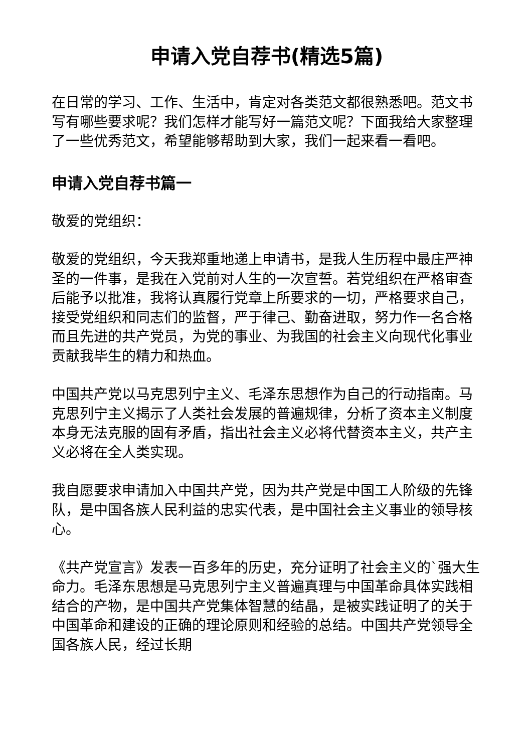申请入党自荐书(精选5篇)
在日常的学习、工作、生活中，肯定对各类范文都很熟悉吧。范文书写有哪些要求呢？我们怎样才能写好一篇范文呢？下面我给大家整理了一些优秀范文，希望能够帮助到大家，我们一起来看一看吧。
申请入党自荐书篇一
敬爱的党组织：
敬爱的党组织，今天我郑重地递上申请书，是我人生历程中最庄严神圣的一件事，是我在入党前对人生的一次宣誓。若党组织在严格审查后能予以批准，我将认真履行党章上所要求的一切，严格要求自己，接受党组织和同志们的监督，严于律己、勤奋进取，努力作一名合格而且先进的共产党员，为党的事业、为我国的社会主义向现代化事业贡献我毕生的精力和热血。
中国共产党以马克思列宁主义、毛泽东思想作为自己的行动指南。马克思列宁主义揭示了人类社会发展的普遍规律，分析了资本主义制度本身无法克服的固有矛盾，指出社会主义必将代替资本主义，共产主义必将在全人类实现。
我自愿要求申请加入中国共产党，因为共产党是中国工人阶级的先锋队，是中国各族人民利益的忠实代表，是中国社会主义事业的领导核心。
《共产党宣言》发表一百多年的历史，充分证明了社会主义的`强大生命力。毛泽东思想是马克思列宁主义普遍真理与中国革命具体实践相结合的产物，是中国共产党集体智慧的结晶，是被实践证明了的关于中国革命和建设的正确的理论原则和经验的总结。中国共产党领导全国各族人民，经过长期